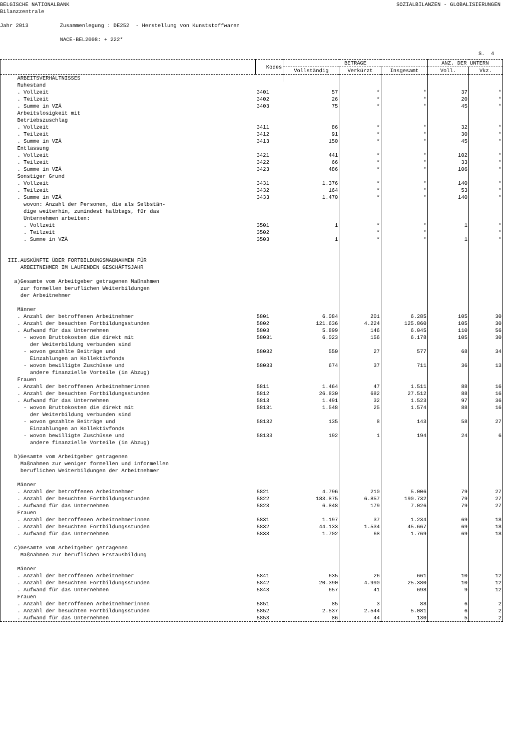BELGISCHE NATIONALBANK SOZIALBILANZEN - GLOBALISIERUNGEN
Bilanzzentrale Jahr 2013 Zusammenlegung : DE252 - Herstellung von Kunststoffwaren NACE-BEL2008: + 222*
S. 4
| | Kodes | BETRÄGE | | | ANZ. DER UNTERN | |
| --- | --- | --- | --- | --- | --- | --- |
| | | Vollständig | Verkürzt | Insgesamt | Voll. | Vkz. |
| ARBEITSVERHÄLTNISSES | | | | | | |
| Ruhestand | | | | | | |
| . Vollzeit | 3401 | 57 | * | * | 37 | * |
| . Teilzeit | 3402 | 26 | * | * | 20 | * |
| . Summe in VZÄ | 3403 | 75 | * | * | 45 | * |
| Arbeitslosigkeit mit Betriebszuschlag | | | | | | |
| . Vollzeit | 3411 | 86 | * | * | 32 | * |
| . Teilzeit | 3412 | 91 | * | * | 30 | * |
| . Summe in VZÄ | 3413 | 150 | * | * | 45 | * |
| Entlassung | | | | | | |
| . Vollzeit | 3421 | 441 | * | * | 102 | * |
| . Teilzeit | 3422 | 66 | * | * | 33 | * |
| . Summe in VZÄ | 3423 | 486 | * | * | 106 | * |
| Sonstiger Grund | | | | | | |
| . Vollzeit | 3431 | 1.376 | * | * | 140 | * |
| . Teilzeit | 3432 | 164 | * | * | 53 | * |
| . Summe in VZÄ | 3433 | 1.470 | * | * | 140 | * |
| wovon: Anzahl der Personen, die als Selbstän- dige weiterhin, zumindest halbtags, für das Unternehmen arbeiten: | | | | | | |
| . Vollzeit | 3501 | 1 | * | * | 1 | * |
| . Teilzeit | 3502 | | * | * | | * |
| . Summe in VZÄ | 3503 | 1 | * | * | 1 | * |
| III.AUSKÜNFTE ÜBER FORTBILDUNGSMAßNAHMEN FÜR ARBEITNEHMER IM LAUFENDEN GESCHÄFTSJAHR a)Gesamte vom Arbeitgeber getragenen Maßnahmen zur formellen beruflichen Weiterbildungen der Arbeitnehmer Männer | | | | | | |
| . Anzahl der betroffenen Arbeitnehmer | 5801 | 6.084 | 201 | 6.285 | 105 | 30 |
| . Anzahl der besuchten Fortbildungsstunden | 5802 | 121.636 | 4.224 | 125.860 | 105 | 30 |
| . Aufwand für das Unternehmen | 5803 | 5.899 | 146 | 6.045 | 110 | 56 |
| - wovon Bruttokosten die direkt mit der Weiterbildung verbunden sind | 58031 | 6.023 | 156 | 6.178 | 105 | 30 |
| - wovon gezahlte Beiträge und Einzahlungen an Kollektivfonds | 58032 | 550 | 27 | 577 | 68 | 34 |
| - wovon bewilligte Zuschüsse und andere finanzielle Vorteile (in Abzug) | 58033 | 674 | 37 | 711 | 36 | 13 |
| Frauen | | | | | | |
| . Anzahl der betroffenen Arbeitnehmerinnen | 5811 | 1.464 | 47 | 1.511 | 88 | 16 |
| . Anzahl der besuchten Fortbildungsstunden | 5812 | 26.830 | 682 | 27.512 | 88 | 16 |
| . Aufwand für das Unternehmen | 5813 | 1.491 | 32 | 1.523 | 97 | 36 |
| - wovon Bruttokosten die direkt mit der Weiterbildung verbunden sind | 58131 | 1.548 | 25 | 1.574 | 88 | 16 |
| - wovon gezahlte Beiträge und Einzahlungen an Kollektivfonds | 58132 | 135 | 8 | 143 | 58 | 27 |
| - wovon bewilligte Zuschüsse und andere finanzielle Vorteile (in Abzug) | 58133 | 192 | 1 | 194 | 24 | 6 |
| b)Gesamte vom Arbeitgeber getragenen Maßnahmen zur weniger formellen und informellen beruflichen Weiterbildungen der Arbeitnehmer Männer | | | | | | |
| . Anzahl der betroffenen Arbeitnehmer | 5821 | 4.796 | 210 | 5.006 | 79 | 27 |
| . Anzahl der besuchten Fortbildungsstunden | 5822 | 183.875 | 6.857 | 190.732 | 79 | 27 |
| . Aufwand für das Unternehmen | 5823 | 6.848 | 179 | 7.026 | 79 | 27 |
| Frauen | | | | | | |
| . Anzahl der betroffenen Arbeitnehmerinnen | 5831 | 1.197 | 37 | 1.234 | 69 | 18 |
| . Anzahl der besuchten Fortbildungsstunden | 5832 | 44.133 | 1.534 | 45.667 | 69 | 18 |
| . Aufwand für das Unternehmen | 5833 | 1.702 | 68 | 1.769 | 69 | 18 |
| c)Gesamte vom Arbeitgeber getragenen Maßnahmen zur beruflichen Erstausbildung Männer | | | | | | |
| . Anzahl der betroffenen Arbeitnehmer | 5841 | 635 | 26 | 661 | 10 | 12 |
| . Anzahl der besuchten Fortbildungsstunden | 5842 | 20.390 | 4.990 | 25.380 | 10 | 12 |
| . Aufwand für das Unternehmen | 5843 | 657 | 41 | 698 | 9 | 12 |
| Frauen | | | | | | |
| . Anzahl der betroffenen Arbeitnehmerinnen | 5851 | 85 | 3 | 88 | 6 | 2 |
| . Anzahl der besuchten Fortbildungsstunden | 5852 | 2.537 | 2.544 | 5.081 | 6 | 2 |
| . Aufwand für das Unternehmen | 5853 | 86 | 44 | 130 | 5 | 2 |